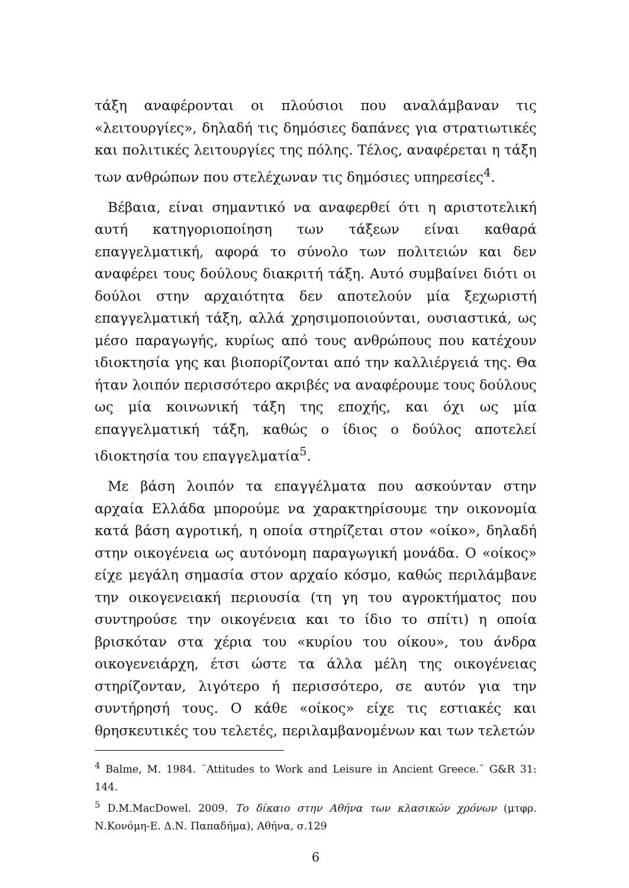τάξη αναφέρονται οι πλούσιοι που αναλάμβαναν τις «λειτουργίες», δηλαδή τις δημόσιες δαπάνες για στρατιωτικές και πολιτικές λειτουργίες της πόλης. Τέλος, αναφέρεται η τάξη των ανθρώπων που στελέχωναν τις δημόσιες υπηρεσίες<sup>4</sup>.
Βέβαια, είναι σημαντικό να αναφερθεί ότι η αριστοτελική αυτή κατηγοριοποίηση των τάξεων είναι καθαρά επαγγελματική, αφορά το σύνολο των πολιτειών και δεν αναφέρει τους δούλους διακριτή τάξη. Αυτό συμβαίνει διότι οι δούλοι στην αρχαιότητα δεν αποτελούν μία ξεχωριστή επαγγελματική τάξη, αλλά χρησιμοποιούνται, ουσιαστικά, ως μέσο παραγωγής, κυρίως από τους ανθρώπους που κατέχουν ιδιοκτησία γης και βιοπορίζονται από την καλλιέργειά της. Θα ήταν λοιπόν περισσότερο ακριβές να αναφέρουμε τους δούλους ως μία κοινωνική τάξη της εποχής, και όχι ως μία επαγγελματική τάξη, καθώς ο ίδιος ο δούλος αποτελεί ιδιοκτησία του επαγγελματία<sup>5</sup>.
Με βάση λοιπόν τα επαγγέλματα που ασκούνταν στην αρχαία Ελλάδα μπορούμε να χαρακτηρίσουμε την οικονομία κατά βάση αγροτική, η οποία στηρίζεται στον «οίκο», δηλαδή στην οικογένεια ως αυτόνομη παραγωγική μονάδα. Ο «οίκος» είχε μεγάλη σημασία στον αρχαίο κόσμο, καθώς περιλάμβανε την οικογενειακή περιουσία (τη γη του αγροκτήματος που συντηρούσε την οικογένεια και το ίδιο το σπίτι) η οποία βρισκόταν στα χέρια του «κυρίου του οίκου», του άνδρα οικογενειάρχη, έτσι ώστε τα άλλα μέλη της οικογένειας στηρίζονταν, λιγότερο ή περισσότερο, σε αυτόν για την συντήρησή τους. Ο κάθε «οίκος» είχε τις εστιακές και θρησκευτικές του τελετές, περιλαμβανομένων και των τελετών
<sup>4</sup> Balme, M. 1984. ¨Attitudes to Work and Leisure in Ancient Greece.¨ G&R 31: 144.
<sup>5</sup> D.M.MacDowel. 2009. Το δίκαιο στην Αθήνα των κλασικών χρόνων (μτφρ. Ν.Κονόμη-Ε. Δ.Ν. Παπαδήμα), Αθήνα, σ.129
6